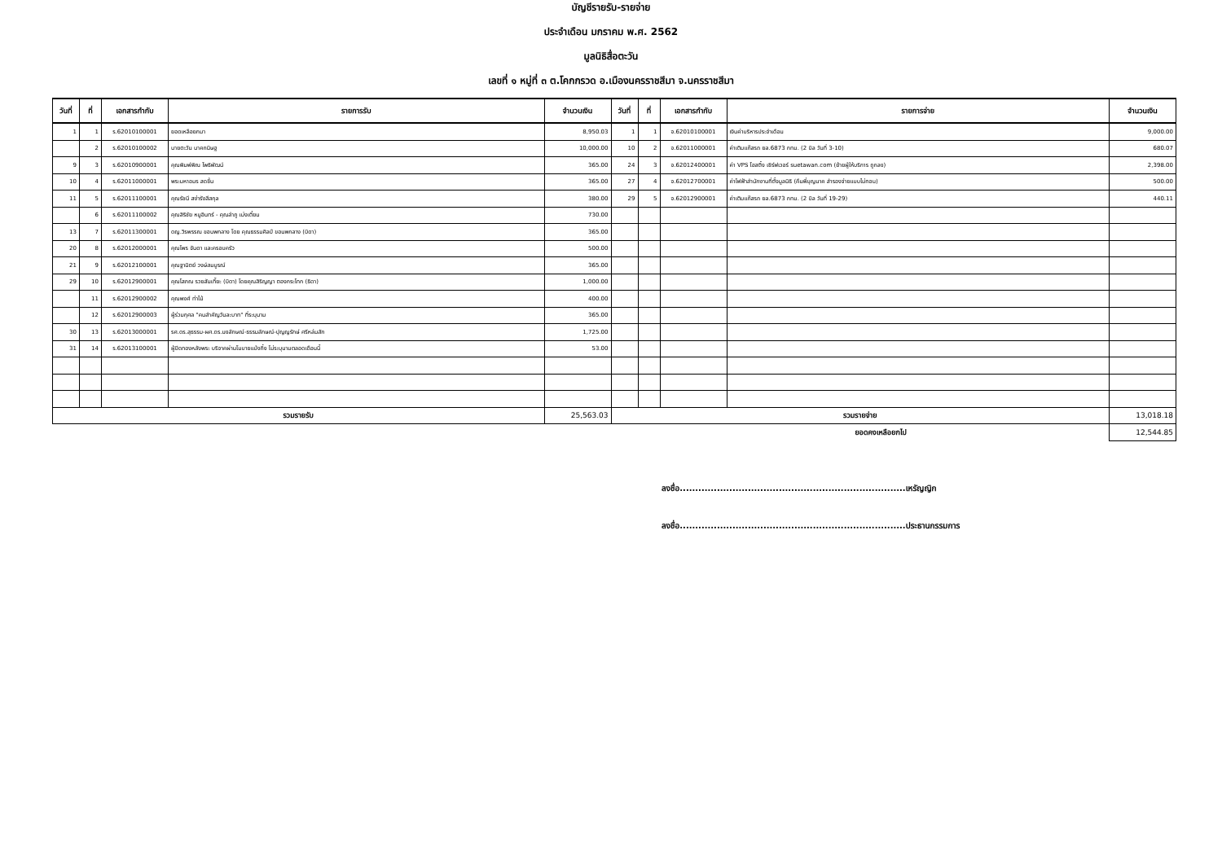บัญชีรายรับ-รายจ่าย
ประจำเดือน มกราคม พ.ศ. 2562
มูลนิธิสื่อตะวัน
เลขที่ ๑ หมู่ที่ ๓ ต.โคกกรวด อ.เมืองนครราชสีมา จ.นครราชสีมา
| วันที่ | ที่ | เอกสารกำกับ | รายการรับ | จำนวนเงิน | วันที่ | ที่ | เอกสารกำกับ | รายการจ่าย | จำนวนเงิน |
| --- | --- | --- | --- | --- | --- | --- | --- | --- | --- |
| 1 | 1 | ร.62010100001 | ยอดเหลือยกมา | 8,950.03 | 1 | 1 | จ.62010100001 | เงินค่าบริหารประจำเดือน | 9,000.00 |
| | 2 | ร.62010100002 | นายตะวัน นาคกนิษฐ | 10,000.00 | 10 | 2 | จ.62011000001 | ค่าเติมแก๊สรถ ยล.6873 กทม. (2 บิล วันที่ 3-10) | 680.07 |
| 9 | 3 | ร.62010900001 | คุณพิมพ์พิณ โพธิพัฒน์ | 365.00 | 24 | 3 | จ.62012400001 | ค่า VPS โฮสติ้ง เซิร์ฟเวอร์ suetawan.com (ย้ายผู้ให้บริการ ถูกลง) | 2,398.00 |
| 10 | 4 | ร.62011000001 | พระมหาอมร สดชื่น | 365.00 | 27 | 4 | จ.62012700001 | ค่าไฟฟ้าสำนักงานที่ตั้งมูลนิธิ (คืนพี่บุญนาค สำรองจ่ายแบบไม่ทอน) | 500.00 |
| 11 | 5 | ร.62011100001 | คุณรัชนี สง่ารังสีสกุล | 380.00 | 29 | 5 | จ.62012900001 | ค่าเติมแก๊สรถ ยล.6873 กทม. (2 บิล วันที่ 19-29) | 440.11 |
| | 6 | ร.62011100002 | คุณสิริชัย หนูอินทร์ - คุณลำภู เม่งเตี๋ยน | 730.00 | | | | | |
| 13 | 7 | ร.62011300001 | ดญ.วิรพรรณ ขอนพกลาง โดย คุณธรรมศิลป์ ขอนพกลาง (บิดา) | 365.00 | | | | | |
| 20 | 8 | ร.62012000001 | คุณไพร จันดา และครอบครัว | 500.00 | | | | | |
| 21 | 9 | ร.62012100001 | คุณฐานิตย์ วงษ์สมบูรณ์ | 365.00 | | | | | |
| 29 | 10 | ร.62012900001 | คุณโสภณ รวยสันเที๊ยะ (บิดา) โดยคุณสิริญญา ตองกระโทก (ธิดา) | 1,000.00 | | | | | |
| | 11 | ร.62012900002 | คุณพงศ์ ท่าไม้ | 400.00 | | | | | |
| | 12 | ร.62012900003 | ผู้ร่วมกุศล "คนสำคัญวันละบาท" ที่ระบุนาม | 365.00 | | | | | |
| 30 | 13 | ร.62013000001 | รศ.ดร.สุธรรม-ผศ.ดร.นงลักษณ์-ธรรมลักษณ์-ปุญญรักษ์ ศรีหล่มสัก | 1,725.00 | | | | | |
| 31 | 14 | ร.62013100001 | ผู้ปิดทองหลังพระ บริจาคผ่านโมบายแบ้งกิ้ง ไม่ระบุนามตลอดเดือนนี้ | 53.00 | | | | | |
| รวมรายรับ | | | | 25,563.03 | รวมรายจ่าย | | | | 13,018.18 |
| ยอดคงเหลือยกไป | | | | | | | | | 12,544.85 |
ลงชื่อ.........................................................................เหรัญญิก
ลงชื่อ.........................................................................ประธานกรรมการ